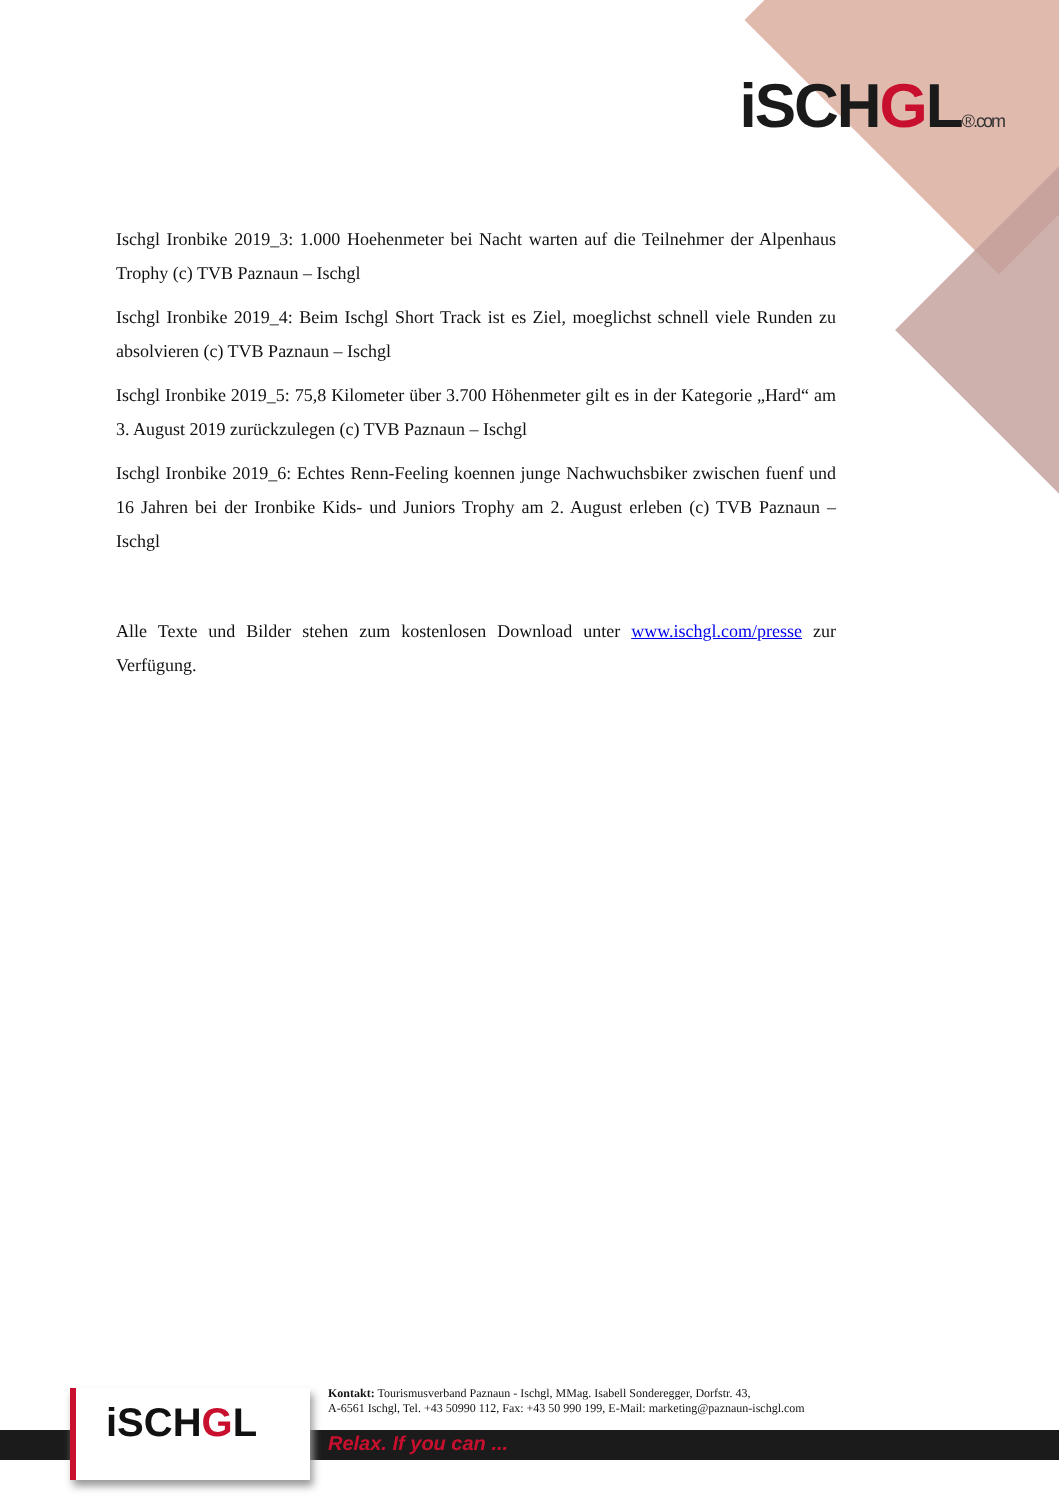iSCHGL®.com
Ischgl Ironbike 2019_3: 1.000 Hoehenmeter bei Nacht warten auf die Teilnehmer der Alpenhaus Trophy (c) TVB Paznaun – Ischgl
Ischgl Ironbike 2019_4: Beim Ischgl Short Track ist es Ziel, moeglichst schnell viele Runden zu absolvieren (c) TVB Paznaun – Ischgl
Ischgl Ironbike 2019_5: 75,8 Kilometer über 3.700 Höhenmeter gilt es in der Kategorie „Hard“ am 3. August 2019 zurückzulegen (c) TVB Paznaun – Ischgl
Ischgl Ironbike 2019_6: Echtes Renn-Feeling koennen junge Nachwuchsbiker zwischen fuenf und 16 Jahren bei der Ironbike Kids- und Juniors Trophy am 2. August erleben (c) TVB Paznaun – Ischgl
Alle Texte und Bilder stehen zum kostenlosen Download unter www.ischgl.com/presse zur Verfügung.
iSCHGL
Kontakt: Tourismusverband Paznaun - Ischgl, MMag. Isabell Sonderegger, Dorfstr. 43,
A-6561 Ischgl, Tel. +43 50990 112, Fax: +43 50 990 199, E-Mail: marketing@paznaun-ischgl.com
Relax. If you can ...